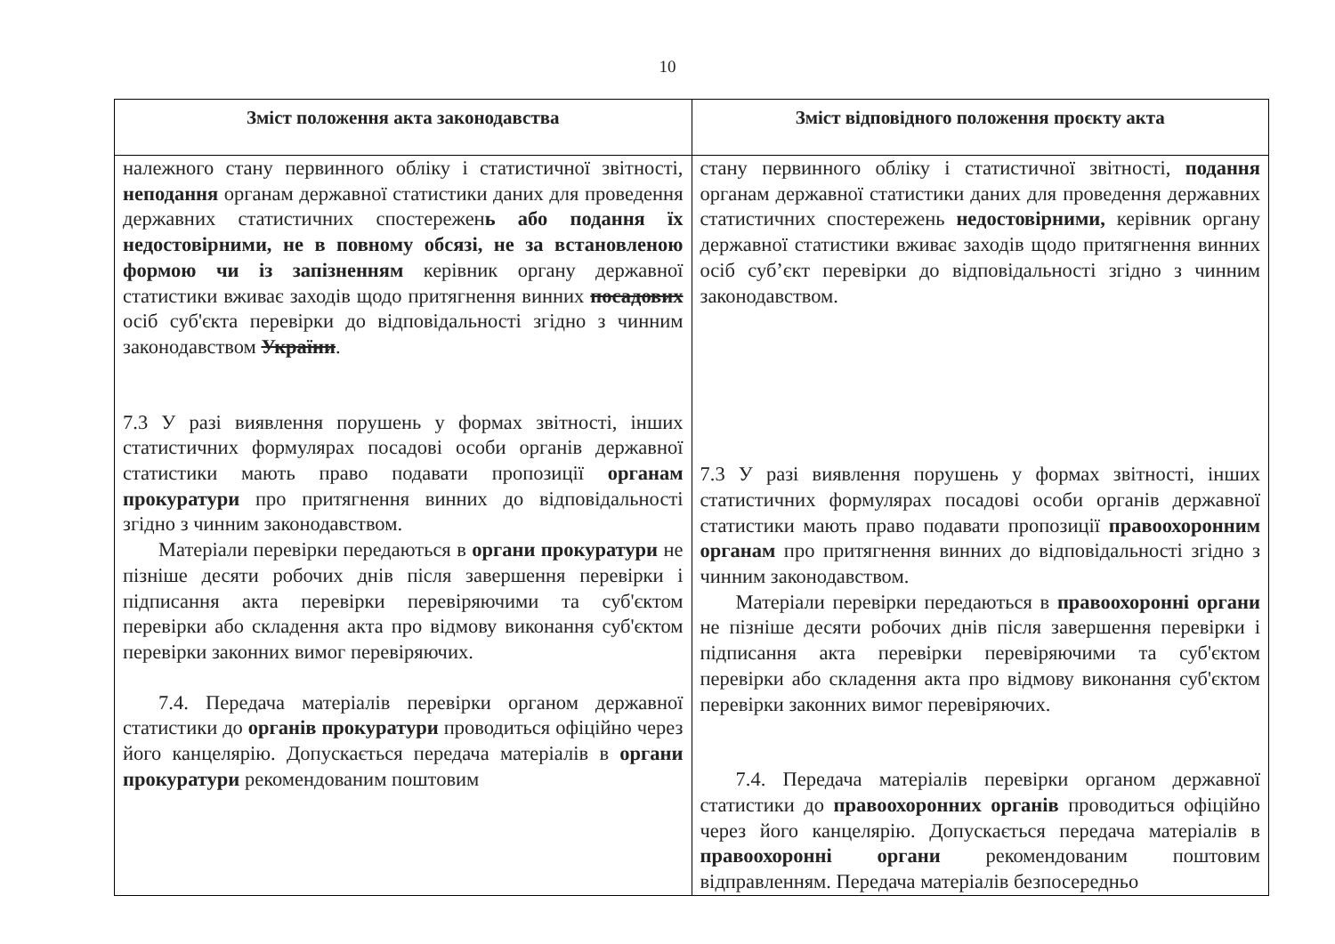10
| Зміст положення акта законодавства | Зміст відповідного положення проєкту акта |
| --- | --- |
| належного стану первинного обліку і статистичної звітності, неподання органам державної статистики даних для проведення державних статистичних спостережен ь або подання їх недостовірними, не в повному обсязі, не за встановленою формою чи із запізненням керівник органу державної статистики вживає заходів щодо притягнення винних посадових осіб суб'єкта перевірки до відповідальності згідно з чинним законодавством України . 7.3 У разі виявлення порушень у формах звітності, інших статистичних формулярах посадові особи органів державної статистики мають право подавати пропозиції органам прокуратури про притягнення винних до відповідальності згідно з чинним законодавством. Матеріали перевірки передаються в органи прокуратури не пізніше десяти робочих днів після завершення перевірки і підписання акта перевірки перевіряючими та суб'єктом перевірки або складення акта про відмову виконання суб'єктом перевірки законних вимог перевіряючих. 7.4. Передача матеріалів перевірки органом державної статистики до органів прокуратури проводиться офіційно через його канцелярію. Допускається передача матеріалів в органи прокуратури рекомендованим поштовим | стану первинного обліку і статистичної звітності, подання органам державної статистики даних для проведення державних статистичних спостережень недостовірними, керівник органу державної статистики вживає заходів щодо притягнення винних осіб суб’єкт перевірки до відповідальності згідно з чинним законодавством. 7.3 У разі виявлення порушень у формах звітності, інших статистичних формулярах посадові особи органів державної статистики мають право подавати пропозиції правоохоронним органам про притягнення винних до відповідальності згідно з чинним законодавством. Матеріали перевірки передаються в правоохоронні органи не пізніше десяти робочих днів після завершення перевірки і підписання акта перевірки перевіряючими та суб'єктом перевірки або складення акта про відмову виконання суб'єктом перевірки законних вимог перевіряючих. 7.4. Передача матеріалів перевірки органом державної статистики до правоохоронних органів проводиться офіційно через його канцелярію. Допускається передача матеріалів в правоохоронні органи рекомендованим поштовим відправленням. Передача матеріалів безпосередньо |